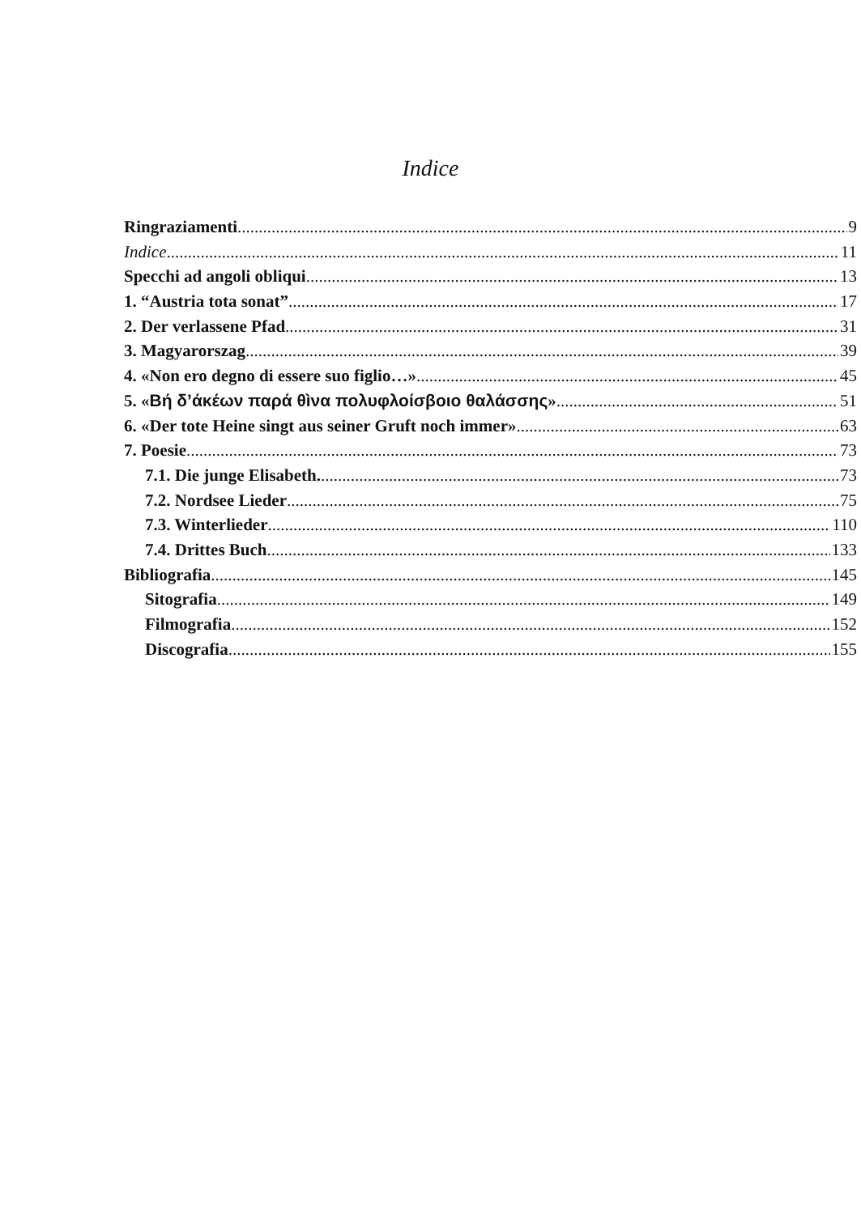Indice
Ringraziamenti 9
Indice 11
Specchi ad angoli obliqui 13
1. “Austria tota sonat” 17
2. Der verlassene Pfad 31
3. Magyarorszag 39
4. «Non ero degno di essere suo figlio…» 45
5. «Βή δ’άκέων παρά θìνα πολυφλοίσβοιο θαλάσσης» 51
6. «Der tote Heine singt aus seiner Gruft noch immer» 63
7. Poesie 73
7.1. Die junge Elisabeth. 73
7.2. Nordsee Lieder 75
7.3. Winterlieder 110
7.4. Drittes Buch 133
Bibliografia 145
Sitografia 149
Filmografia 152
Discografia 155